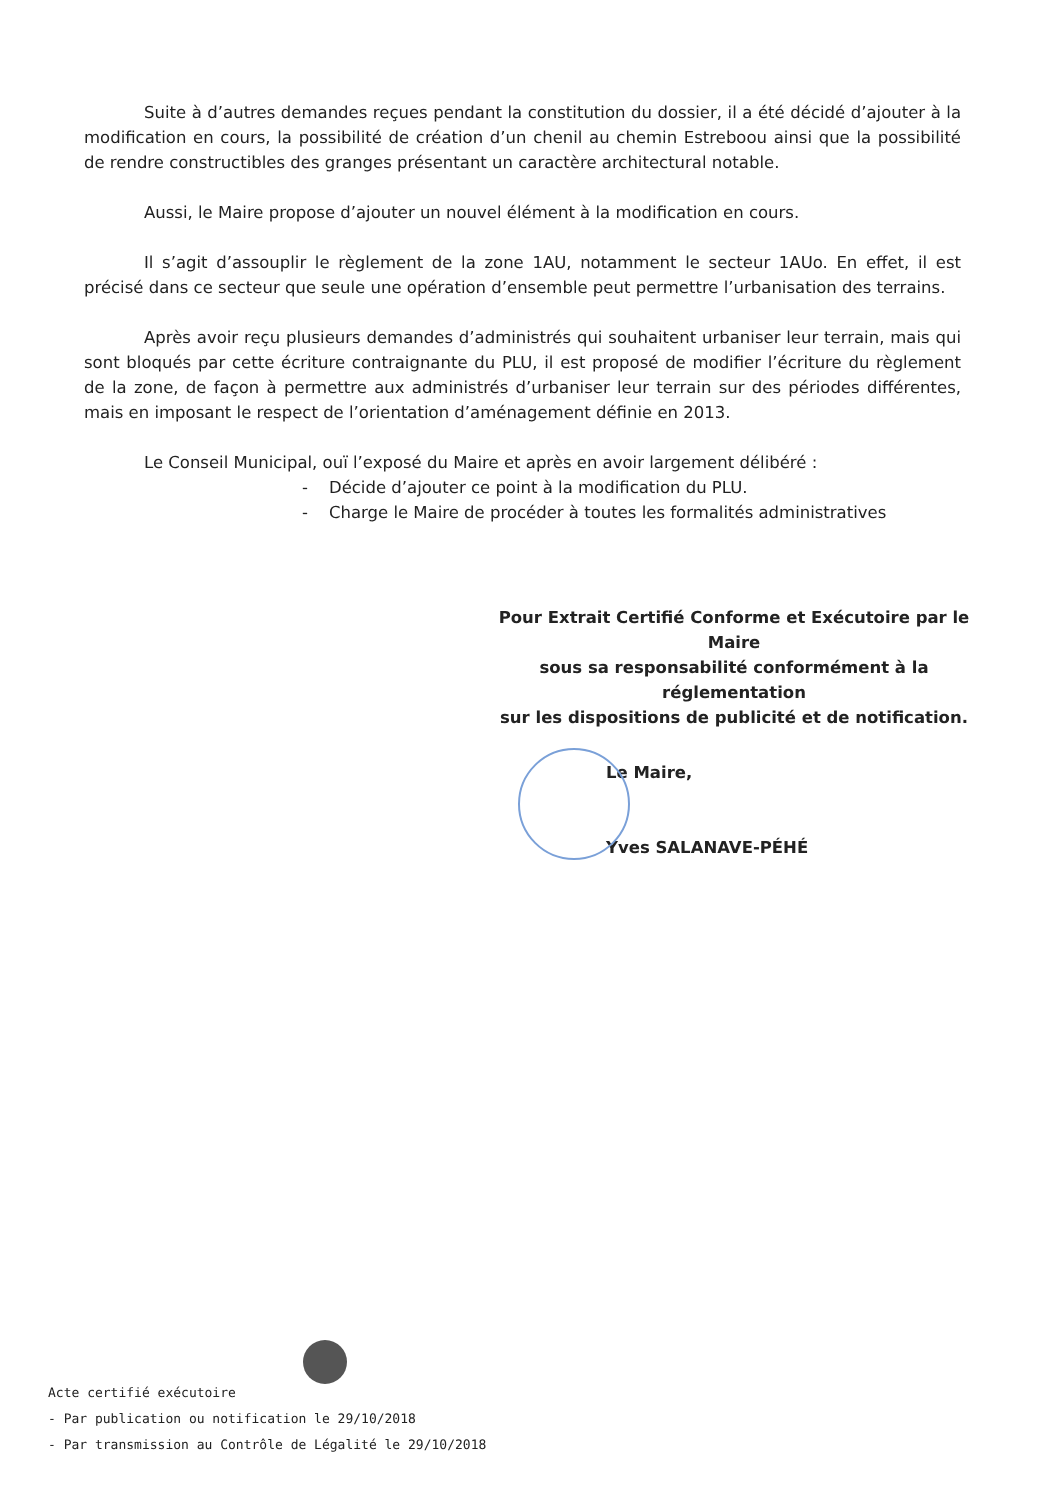Suite à d’autres demandes reçues pendant la constitution du dossier, il a été décidé d’ajouter à la modification en cours, la possibilité de création d’un chenil au chemin Estreboou ainsi que la possibilité de rendre constructibles des granges présentant un caractère architectural notable.
Aussi, le Maire propose d’ajouter un nouvel élément à la modification en cours.
Il s’agit d’assouplir le règlement de la zone 1AU, notamment le secteur 1AUo. En effet, il est précisé dans ce secteur que seule une opération d’ensemble peut permettre l’urbanisation des terrains.
Après avoir reçu plusieurs demandes d’administrés qui souhaitent urbaniser leur terrain, mais qui sont bloqués par cette écriture contraignante du PLU, il est proposé de modifier l’écriture du règlement de la zone, de façon à permettre aux administrés d’urbaniser leur terrain sur des périodes différentes, mais en imposant le respect de l’orientation d’aménagement définie en 2013.
Le Conseil Municipal, ouï l’exposé du Maire et après en avoir largement délibéré :
- Décide d’ajouter ce point à la modification du PLU.
- Charge le Maire de procéder à toutes les formalités administratives
Pour Extrait Certifié Conforme et Exécutoire par le Maire
sous sa responsabilité conformément à la réglementation
sur les dispositions de publicité et de notification.
Le Maire,
Yves SALANAVE-PÉHÉ
Acte certifié exécutoire
- Par publication ou notification le 29/10/2018
- Par transmission au Contrôle de Légalité le 29/10/2018